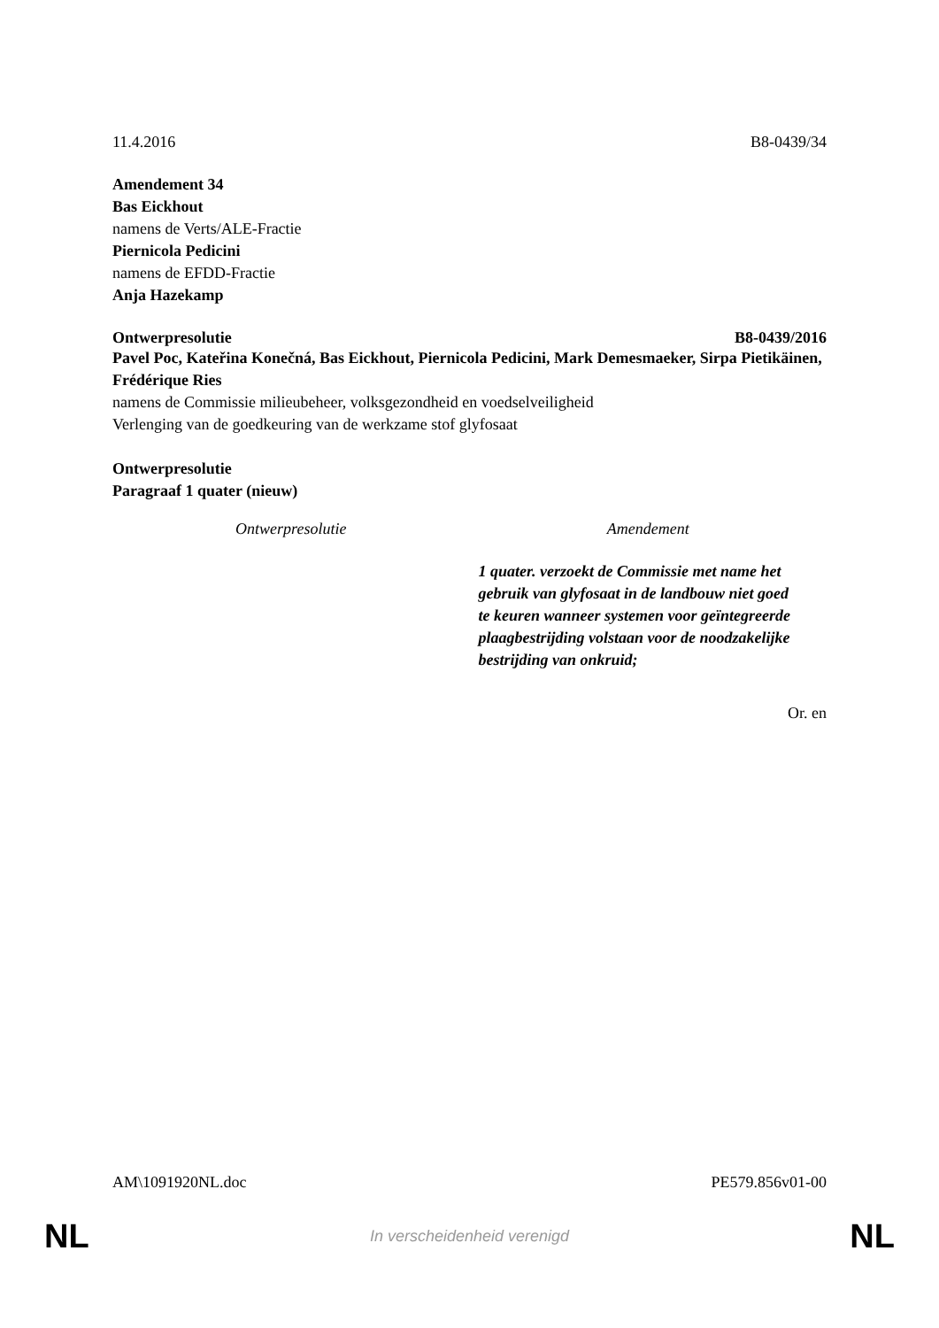11.4.2016 B8-0439/34
Amendement 34
Bas Eickhout
namens de Verts/ALE-Fractie
Piernicola Pedicini
namens de EFDD-Fractie
Anja Hazekamp
Ontwerpresolutie B8-0439/2016
Pavel Poc, Kateřina Konečná, Bas Eickhout, Piernicola Pedicini, Mark Demesmaeker, Sirpa Pietikäinen, Frédérique Ries
namens de Commissie milieubeheer, volksgezondheid en voedselveiligheid
Verlenging van de goedkeuring van de werkzame stof glyfosaat
Ontwerpresolutie
Paragraaf 1 quater (nieuw)
| Ontwerpresolutie | Amendement |
| --- | --- |
| | 1 quater. verzoekt de Commissie met name het gebruik van glyfosaat in de landbouw niet goed te keuren wanneer systemen voor geïntegreerde plaagbestrijding volstaan voor de noodzakelijke bestrijding van onkruid; |
Or. en
AM\1091920NL.doc PE579.856v01-00
NL In verscheidenheid verenigd NL